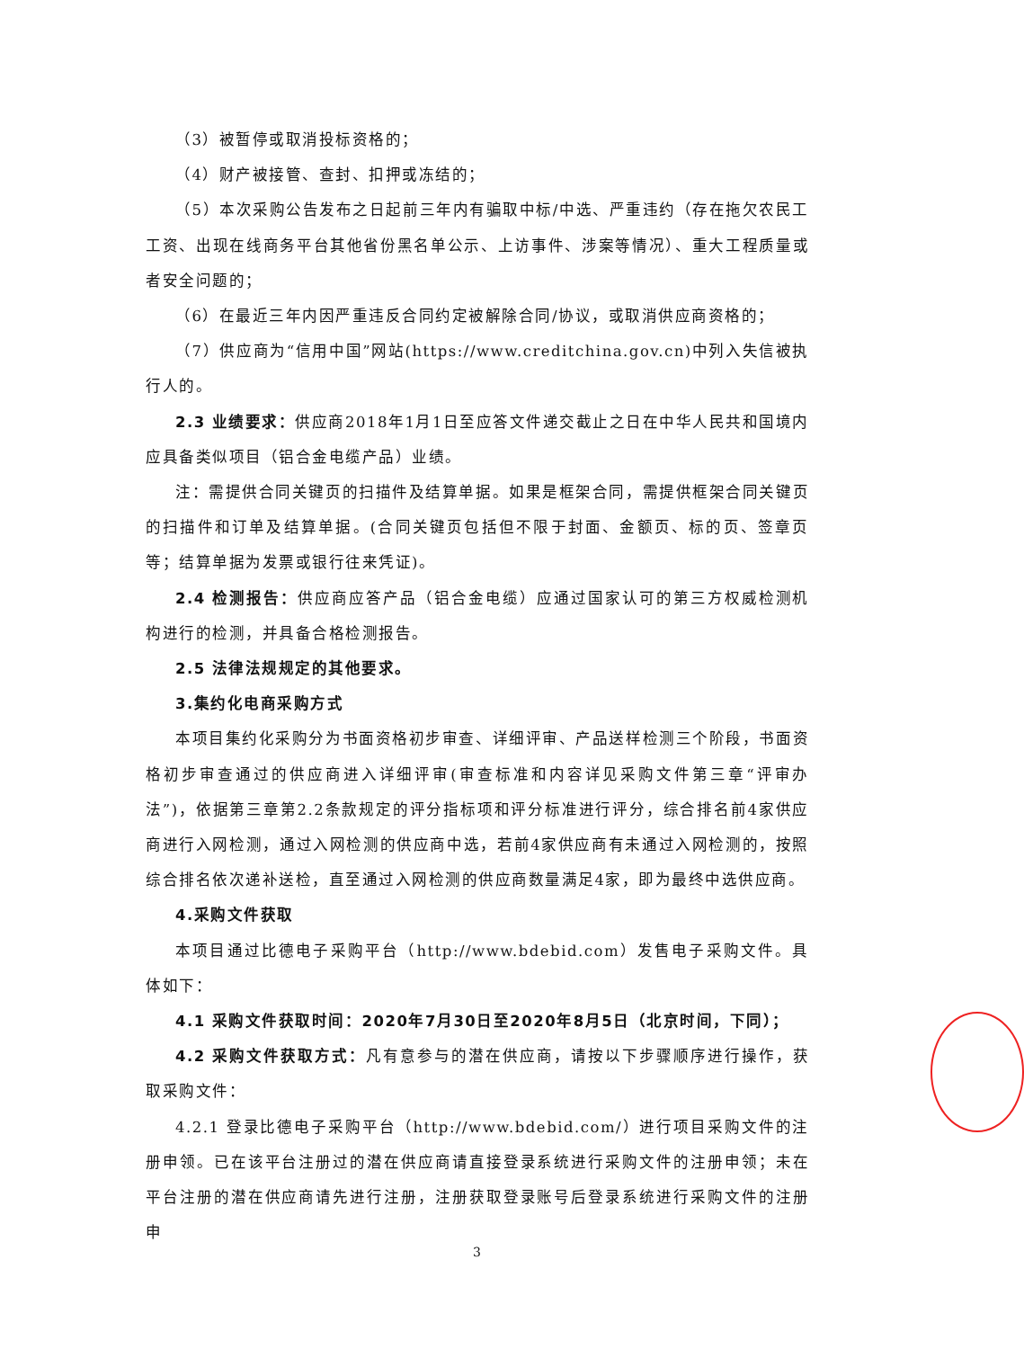（3）被暂停或取消投标资格的；
（4）财产被接管、查封、扣押或冻结的；
（5）本次采购公告发布之日起前三年内有骗取中标/中选、严重违约（存在拖欠农民工工资、出现在线商务平台其他省份黑名单公示、上访事件、涉案等情况）、重大工程质量或者安全问题的；
（6）在最近三年内因严重违反合同约定被解除合同/协议，或取消供应商资格的；
（7）供应商为“信用中国”网站(https://www.creditchina.gov.cn)中列入失信被执行人的。
2.3 业绩要求：供应商2018年1月1日至应答文件递交截止之日在中华人民共和国境内应具备类似项目（铝合金电缆产品）业绩。
注：需提供合同关键页的扫描件及结算单据。如果是框架合同，需提供框架合同关键页的扫描件和订单及结算单据。(合同关键页包括但不限于封面、金额页、标的页、签章页等；结算单据为发票或银行往来凭证)。
2.4 检测报告：供应商应答产品（铝合金电缆）应通过国家认可的第三方权威检测机构进行的检测，并具备合格检测报告。
2.5 法律法规规定的其他要求。
3.集约化电商采购方式
本项目集约化采购分为书面资格初步审查、详细评审、产品送样检测三个阶段，书面资格初步审查通过的供应商进入详细评审(审查标准和内容详见采购文件第三章“评审办法”)，依据第三章第2.2条款规定的评分指标项和评分标准进行评分，综合排名前4家供应商进行入网检测，通过入网检测的供应商中选，若前4家供应商有未通过入网检测的，按照综合排名依次递补送检，直至通过入网检测的供应商数量满足4家，即为最终中选供应商。
4.采购文件获取
本项目通过比德电子采购平台（http://www.bdebid.com）发售电子采购文件。具体如下：
4.1 采购文件获取时间：2020年7月30日至2020年8月5日（北京时间，下同）；
4.2 采购文件获取方式：凡有意参与的潜在供应商，请按以下步骤顺序进行操作，获取采购文件：
4.2.1 登录比德电子采购平台（http://www.bdebid.com/）进行项目采购文件的注册申领。已在该平台注册过的潜在供应商请直接登录系统进行采购文件的注册申领；未在平台注册的潜在供应商请先进行注册，注册获取登录账号后登录系统进行采购文件的注册申
3